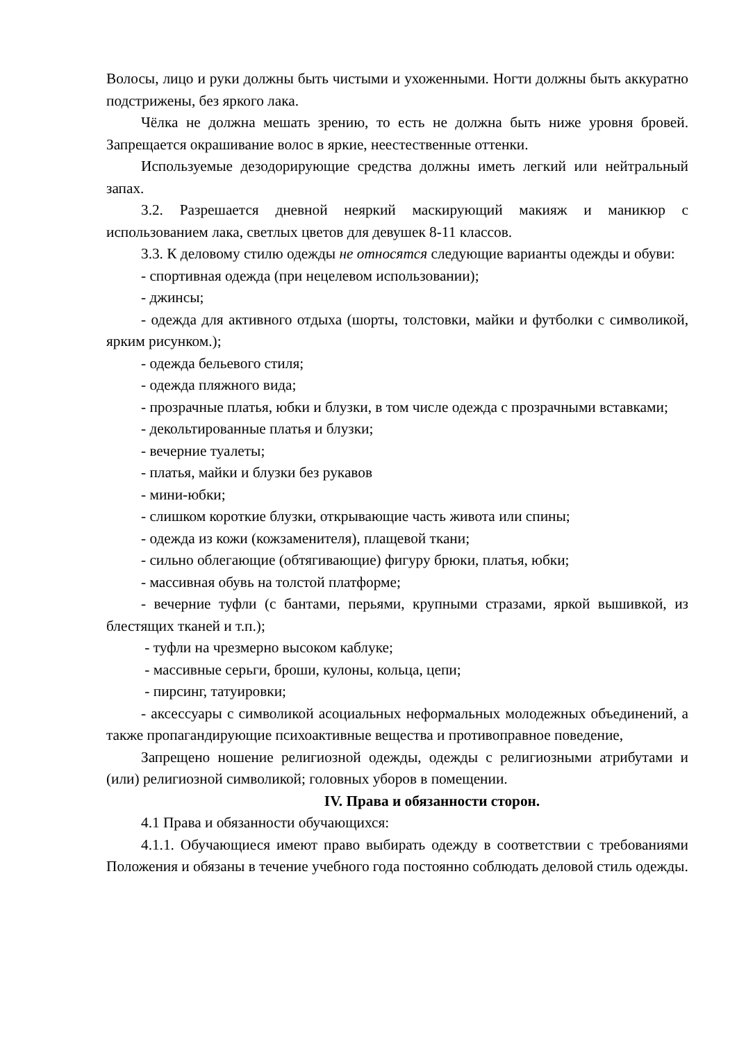Волосы, лицо и руки должны быть чистыми и ухоженными. Ногти должны быть аккуратно подстрижены, без яркого лака.
Чёлка не должна мешать зрению, то есть не должна быть ниже уровня бровей. Запрещается окрашивание волос в яркие, неестественные оттенки.
Используемые дезодорирующие средства должны иметь легкий или нейтральный запах.
3.2. Разрешается дневной неяркий маскирующий макияж и маникюр с использованием лака, светлых цветов для девушек 8-11 классов.
3.3. К деловому стилю одежды не относятся следующие варианты одежды и обуви:
- спортивная одежда (при нецелевом использовании);
- джинсы;
- одежда для активного отдыха (шорты, толстовки, майки и футболки с символикой, ярким рисунком.);
- одежда бельевого стиля;
- одежда пляжного вида;
- прозрачные платья, юбки и блузки, в том числе одежда с прозрачными вставками;
- декольтированные платья и блузки;
- вечерние туалеты;
- платья, майки и блузки без рукавов
- мини-юбки;
- слишком короткие блузки, открывающие часть живота или спины;
- одежда из кожи (кожзаменителя), плащевой ткани;
- сильно облегающие (обтягивающие) фигуру брюки, платья, юбки;
- массивная обувь на толстой платформе;
- вечерние туфли (с бантами, перьями, крупными стразами, яркой вышивкой, из блестящих тканей и т.п.);
- туфли на чрезмерно высоком каблуке;
- массивные серьги, броши, кулоны, кольца, цепи;
- пирсинг, татуировки;
- аксессуары с символикой асоциальных неформальных молодежных объединений, а также пропагандирующие психоактивные вещества и противоправное поведение,
Запрещено ношение религиозной одежды, одежды с религиозными атрибутами и (или) религиозной символикой; головных уборов в помещении.
IV. Права и обязанности сторон.
4.1 Права и обязанности обучающихся:
4.1.1. Обучающиеся имеют право выбирать одежду в соответствии с требованиями Положения и обязаны в течение учебного года постоянно соблюдать деловой стиль одежды.